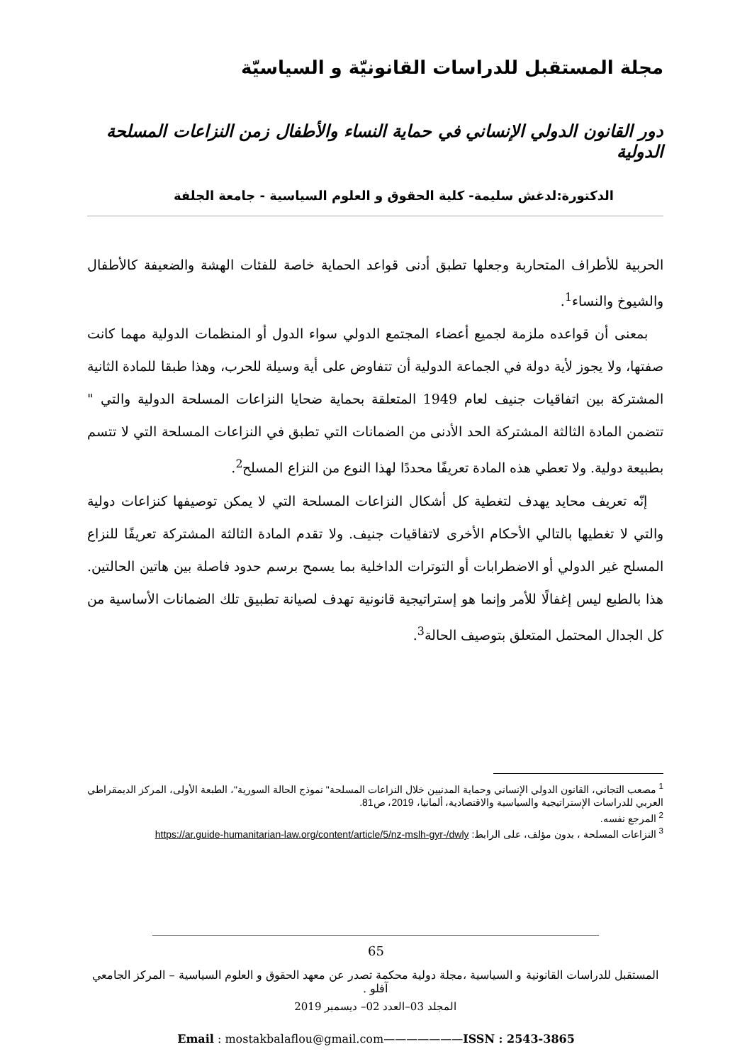مجلة المستقبل للدراسات القانونيّة و السياسيّة
دور القانون الدولي الإنساني في حماية النساء والأطفال زمن النزاعات المسلحة الدولية
الدكتورة:لدغش سليمة- كلية الحقوق و العلوم السياسية - جامعة الجلفة
الحربية للأطراف المتحاربة وجعلها تطبق أدنى قواعد الحماية خاصة للفئات الهشة والضعيفة كالأطفال والشيوخ والنساء<sup>1</sup>.
بمعنى أن قواعده ملزمة لجميع أعضاء المجتمع الدولي سواء الدول أو المنظمات الدولية مهما كانت صفتها، ولا يجوز لأية دولة في الجماعة الدولية أن تتفاوض على أية وسيلة للحرب، وهذا طبقا للمادة الثانية المشتركة بين اتفاقيات جنيف لعام 1949 المتعلقة بحماية ضحايا النزاعات المسلحة الدولية والتي " تتضمن المادة الثالثة المشتركة الحد الأدنى من الضمانات التي تطبق في النزاعات المسلحة التي لا تتسم بطبيعة دولية. ولا تعطي هذه المادة تعريفًا محددًا لهذا النوع من النزاع المسلح<sup>2</sup>.
إنّه تعريف محايد يهدف لتغطية كل أشكال النزاعات المسلحة التي لا يمكن توصيفها كنزاعات دولية والتي لا تغطيها بالتالي الأحكام الأخرى لاتفاقيات جنيف. ولا تقدم المادة الثالثة المشتركة تعريفًا للنزاع المسلح غير الدولي أو الاضطرابات أو التوترات الداخلية بما يسمح برسم حدود فاصلة بين هاتين الحالتين. هذا بالطبع ليس إغفالًا للأمر وإنما هو إستراتيجية قانونية تهدف لصيانة تطبيق تلك الضمانات الأساسية من كل الجدال المحتمل المتعلق بتوصيف الحالة<sup>3</sup>.
<sup>1</sup> مصعب التجاني، القانون الدولي الإنساني وحماية المدنيين خلال النزاعات المسلحة" نموذج الحالة السورية"، الطبعة الأولى، المركز الديمقراطي العربي للدراسات الإستراتيجية والسياسية والاقتصادية، ألمانيا، 2019، ص81.
<sup>2</sup> المرجع نفسه.
<sup>3</sup> النزاعات المسلحة ، بدون مؤلف، على الرابط: https://ar.guide-humanitarian-law.org/content/article/5/nz-mslh-gyr-/dwly
65
المستقبل للدراسات القانونية و السياسية ،مجلة دولية محكمة تصدر عن معهد الحقوق و العلوم السياسية – المركز الجامعي آفلو .
المجلد 03–العدد 02– ديسمبر 2019
Email : mostakbalaflou@gmail.com———————ISSN : 2543-3865